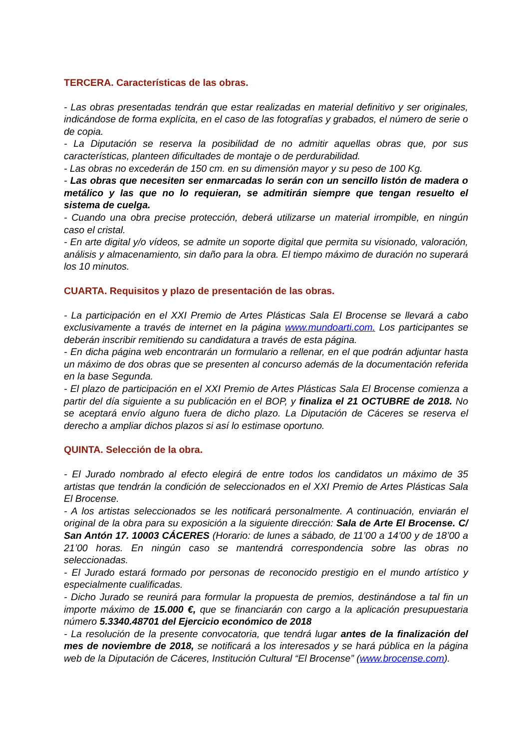TERCERA. Características de las obras.
- Las obras presentadas tendrán que estar realizadas en material definitivo y ser originales, indicándose de forma explícita, en el caso de las fotografías y grabados, el número de serie o de copia.
- La Diputación se reserva la posibilidad de no admitir aquellas obras que, por sus características, planteen dificultades de montaje o de perdurabilidad.
- Las obras no excederán de 150 cm. en su dimensión mayor y su peso de 100 Kg.
- Las obras que necesiten ser enmarcadas lo serán con un sencillo listón de madera o metálico y las que no lo requieran, se admitirán siempre que tengan resuelto el sistema de cuelga.
- Cuando una obra precise protección, deberá utilizarse un material irrompible, en ningún caso el cristal.
- En arte digital y/o vídeos, se admite un soporte digital que permita su visionado, valoración, análisis y almacenamiento, sin daño para la obra. El tiempo máximo de duración no superará los 10 minutos.
CUARTA. Requisitos y plazo de presentación de las obras.
- La participación en el XXI Premio de Artes Plásticas Sala El Brocense se llevará a cabo exclusivamente a través de internet en la página www.mundoarti.com. Los participantes se deberán inscribir remitiendo su candidatura a través de esta página.
- En dicha página web encontrarán un formulario a rellenar, en el que podrán adjuntar hasta un máximo de dos obras que se presenten al concurso además de la documentación referida en la base Segunda.
- El plazo de participación en el XXI Premio de Artes Plásticas Sala El Brocense comienza a partir del día siguiente a su publicación en el BOP, y finaliza el 21 OCTUBRE de 2018. No se aceptará envío alguno fuera de dicho plazo. La Diputación de Cáceres se reserva el derecho a ampliar dichos plazos si así lo estimase oportuno.
QUINTA. Selección de la obra.
- El Jurado nombrado al efecto elegirá de entre todos los candidatos un máximo de 35 artistas que tendrán la condición de seleccionados en el XXI Premio de Artes Plásticas Sala El Brocense.
- A los artistas seleccionados se les notificará personalmente. A continuación, enviarán el original de la obra para su exposición a la siguiente dirección: Sala de Arte El Brocense. C/ San Antón 17. 10003 CÁCERES (Horario: de lunes a sábado, de 11’00 a 14’00 y de 18’00 a 21’00 horas. En ningún caso se mantendrá correspondencia sobre las obras no seleccionadas.
- El Jurado estará formado por personas de reconocido prestigio en el mundo artístico y especialmente cualificadas.
- Dicho Jurado se reunirá para formular la propuesta de premios, destinándose a tal fin un importe máximo de 15.000 €, que se financiarán con cargo a la aplicación presupuestaria número 5.3340.48701 del Ejercicio económico de 2018
- La resolución de la presente convocatoria, que tendrá lugar antes de la finalización del mes de noviembre de 2018, se notificará a los interesados y se hará pública en la página web de la Diputación de Cáceres, Institución Cultural “El Brocense” (www.brocense.com).